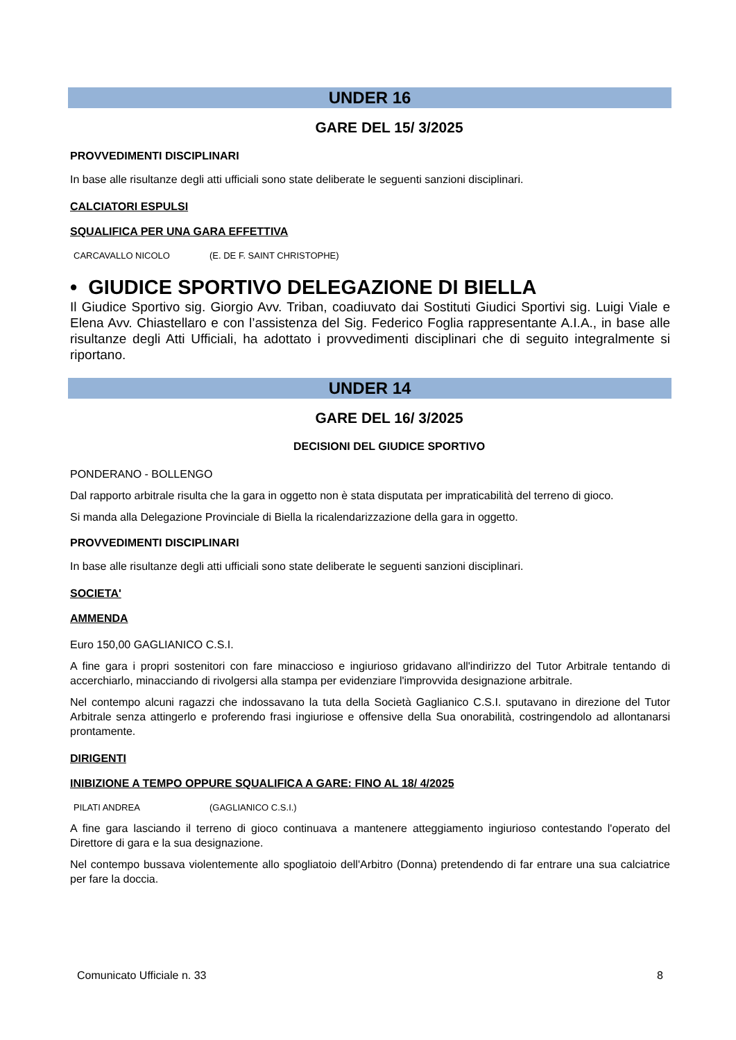UNDER 16
GARE DEL 15/ 3/2025
PROVVEDIMENTI DISCIPLINARI
In base alle risultanze degli atti ufficiali sono state deliberate le seguenti sanzioni disciplinari.
CALCIATORI ESPULSI
SQUALIFICA PER UNA GARA EFFETTIVA
CARCAVALLO NICOLO (E. DE F. SAINT CHRISTOPHE)
• GIUDICE SPORTIVO DELEGAZIONE DI BIELLA
Il Giudice Sportivo sig. Giorgio Avv. Triban, coadiuvato dai Sostituti Giudici Sportivi sig. Luigi Viale e Elena Avv. Chiastellaro e con l’assistenza del Sig. Federico Foglia rappresentante A.I.A., in base alle risultanze degli Atti Ufficiali, ha adottato i provvedimenti disciplinari che di seguito integralmente si riportano.
UNDER 14
GARE DEL 16/ 3/2025
DECISIONI DEL GIUDICE SPORTIVO
PONDERANO - BOLLENGO
Dal rapporto arbitrale risulta che la gara in oggetto non è stata disputata per impraticabilità del terreno di gioco.
Si manda alla Delegazione Provinciale di Biella la ricalendarizzazione della gara in oggetto.
PROVVEDIMENTI DISCIPLINARI
In base alle risultanze degli atti ufficiali sono state deliberate le seguenti sanzioni disciplinari.
SOCIETA'
AMMENDA
Euro 150,00 GAGLIANICO C.S.I.
A fine gara i propri sostenitori con fare minaccioso e ingiurioso gridavano all'indirizzo del Tutor Arbitrale tentando di accerchiarlo, minacciando di rivolgersi alla stampa per evidenziare l'improvvida designazione arbitrale.
Nel contempo alcuni ragazzi che indossavano la tuta della Società Gaglianico C.S.I. sputavano in direzione del Tutor Arbitrale senza attingerlo e proferendo frasi ingiuriose e offensive della Sua onorabilità, costringendolo ad allontanarsi prontamente.
DIRIGENTI
INIBIZIONE A TEMPO OPPURE SQUALIFICA A GARE: FINO AL 18/ 4/2025
PILATI ANDREA (GAGLIANICO C.S.I.)
A fine gara lasciando il terreno di gioco continuava a mantenere atteggiamento ingiurioso contestando l'operato del Direttore di gara e la sua designazione.
Nel contempo bussava violentemente allo spogliatoio dell'Arbitro (Donna) pretendendo di far entrare una sua calciatrice per fare la doccia.
Comunicato Ufficiale n. 33 8